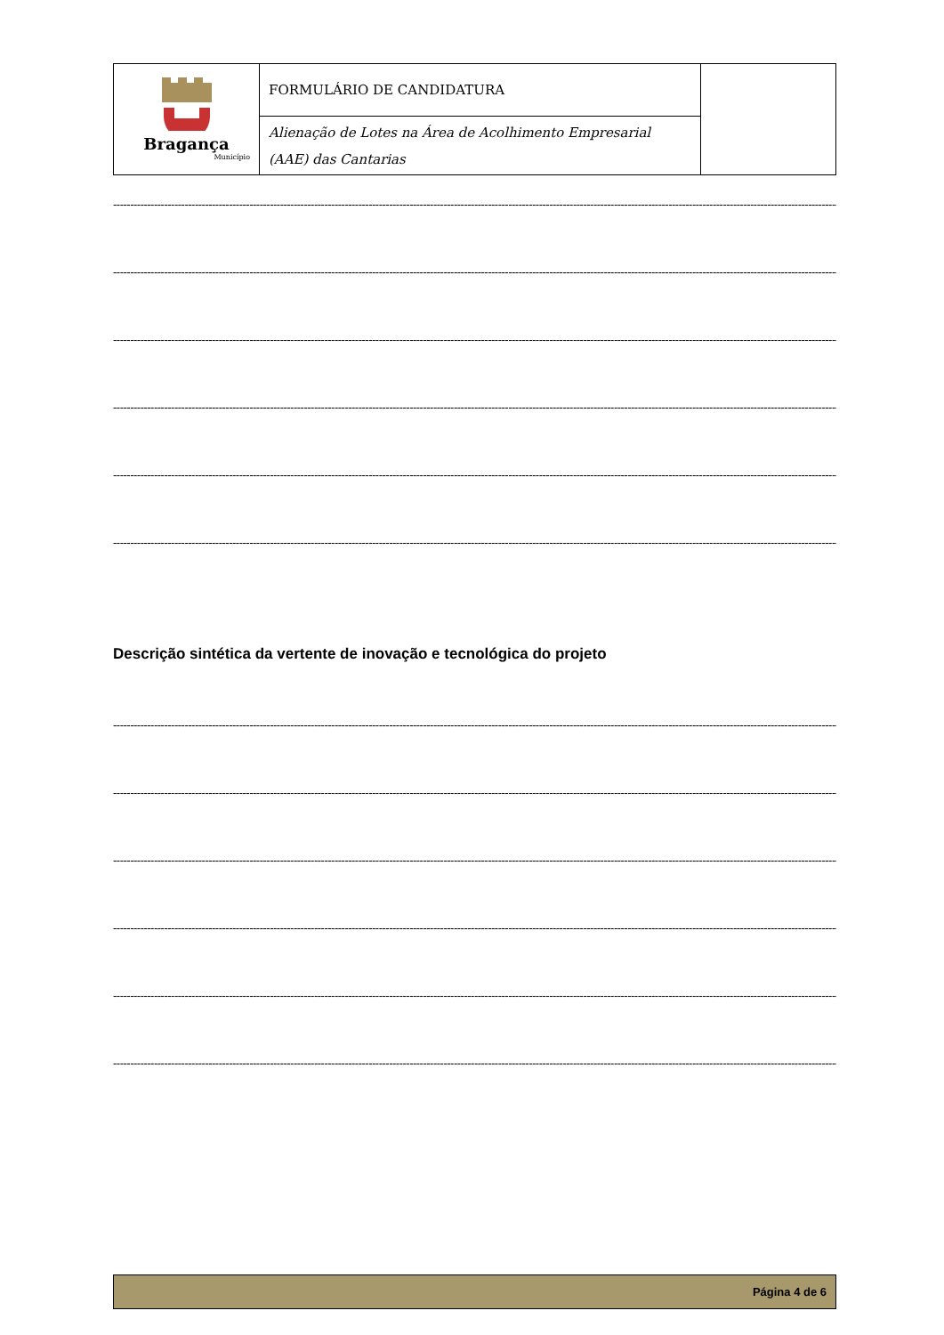| Bragança Município | FORMULÁRIO DE CANDIDATURA | |
| | Alienação de Lotes na Área de Acolhimento Empresarial (AAE) das Cantarias | |
-----------------------------------------------------------------------------------------------------------------------------------------------------------------------------------------------------------------------------------------------------
-----------------------------------------------------------------------------------------------------------------------------------------------------------------------------------------------------------------------------------------------------
-----------------------------------------------------------------------------------------------------------------------------------------------------------------------------------------------------------------------------------------------------
-----------------------------------------------------------------------------------------------------------------------------------------------------------------------------------------------------------------------------------------------------
-----------------------------------------------------------------------------------------------------------------------------------------------------------------------------------------------------------------------------------------------------
-----------------------------------------------------------------------------------------------------------------------------------------------------------------------------------------------------------------------------------------------------
Descrição sintética da vertente de inovação e tecnológica do projeto
-----------------------------------------------------------------------------------------------------------------------------------------------------------------------------------------------------------------------------------------------------
-----------------------------------------------------------------------------------------------------------------------------------------------------------------------------------------------------------------------------------------------------
-----------------------------------------------------------------------------------------------------------------------------------------------------------------------------------------------------------------------------------------------------
-----------------------------------------------------------------------------------------------------------------------------------------------------------------------------------------------------------------------------------------------------
-----------------------------------------------------------------------------------------------------------------------------------------------------------------------------------------------------------------------------------------------------
-----------------------------------------------------------------------------------------------------------------------------------------------------------------------------------------------------------------------------------------------------
Página 4 de 6